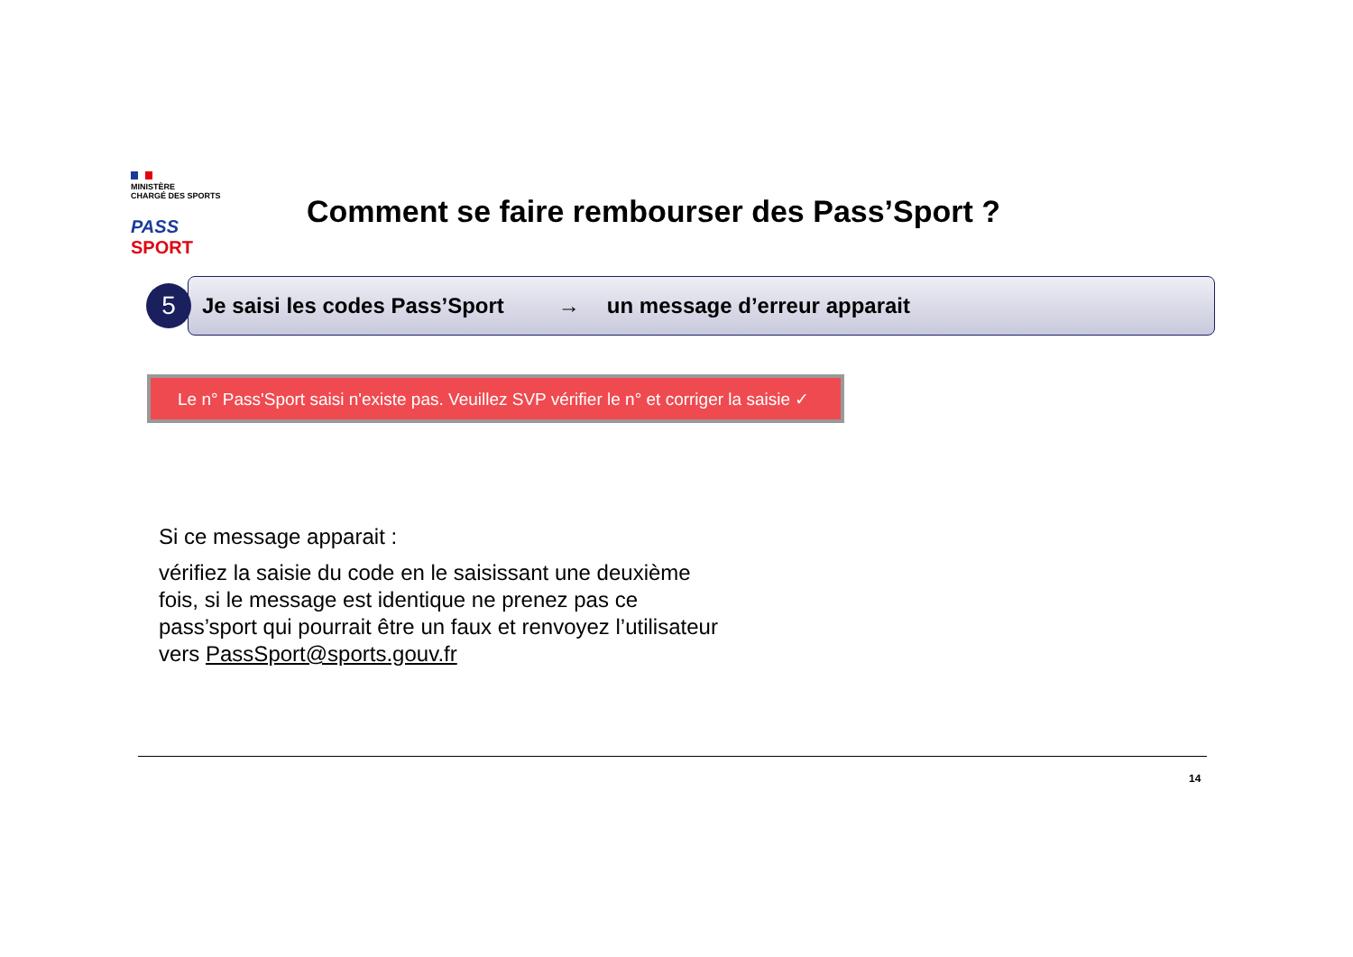MINISTÈRE
CHARGÉ DES SPORTS
PASS SPORT
Comment se faire rembourser des Pass’Sport ?
5
Je saisi les codes Pass’Sport → un message d’erreur apparait
Le n° Pass'Sport saisi n'existe pas. Veuillez SVP vérifier le n° et corriger la saisie ✓
Si ce message apparait :
vérifiez la saisie du code en le saisissant une deuxième fois, si le message est identique ne prenez pas ce pass’sport qui pourrait être un faux et renvoyez l’utilisateur vers PassSport@sports.gouv.fr
14